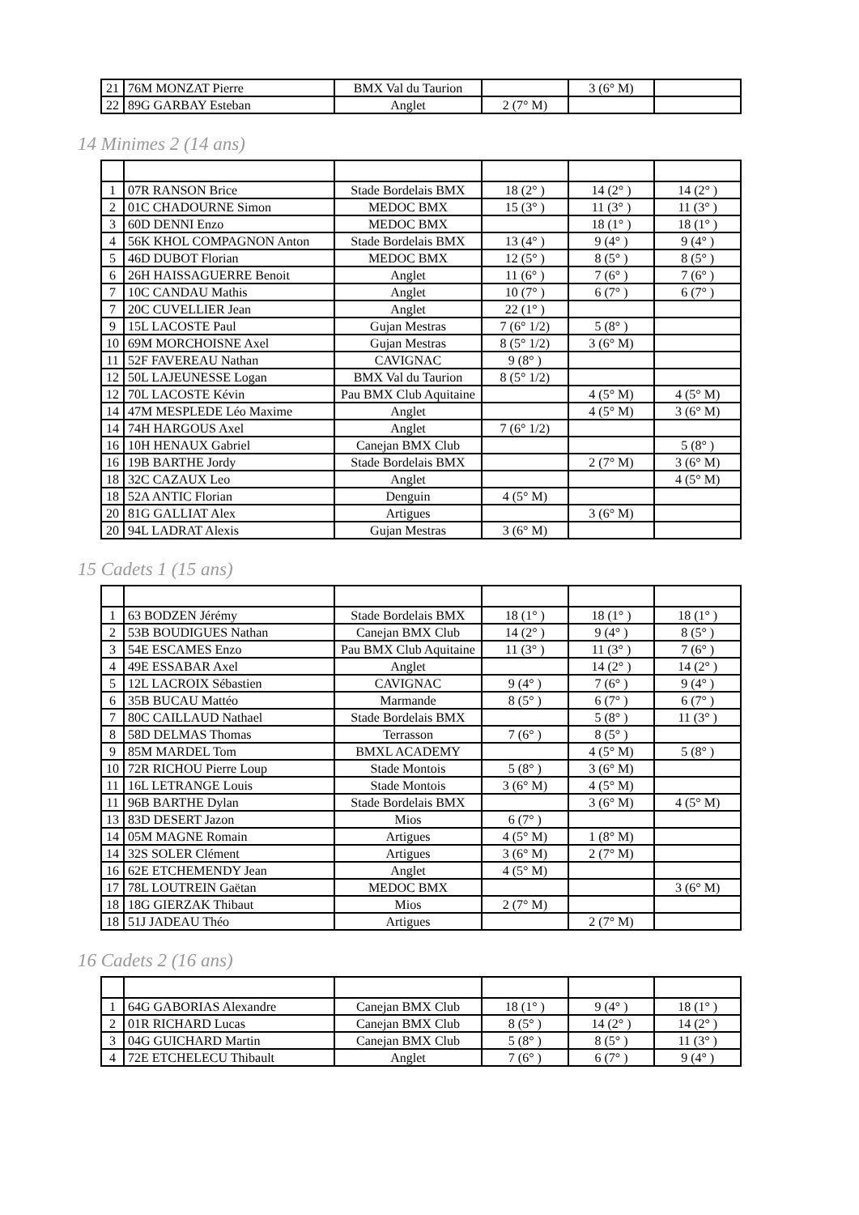| 21 | 76M MONZAT Pierre | BMX Val du Taurion | | 3 (6° M) | |
| 22 | 89G GARBAY Esteban | Anglet | 2 (7° M) | | |
14 Minimes 2 (14 ans)
| 1 | 07R RANSON Brice | Stade Bordelais BMX | 18 (2° ) | 14 (2° ) | 14 (2° ) |
| 2 | 01C CHADOURNE Simon | MEDOC BMX | 15 (3° ) | 11 (3° ) | 11 (3° ) |
| 3 | 60D DENNI Enzo | MEDOC BMX | | 18 (1° ) | 18 (1° ) |
| 4 | 56K KHOL COMPAGNON Anton | Stade Bordelais BMX | 13 (4° ) | 9 (4° ) | 9 (4° ) |
| 5 | 46D DUBOT Florian | MEDOC BMX | 12 (5° ) | 8 (5° ) | 8 (5° ) |
| 6 | 26H HAISSAGUERRE Benoit | Anglet | 11 (6° ) | 7 (6° ) | 7 (6° ) |
| 7 | 10C CANDAU Mathis | Anglet | 10 (7° ) | 6 (7° ) | 6 (7° ) |
| 7 | 20C CUVELLIER Jean | Anglet | 22 (1° ) | | |
| 9 | 15L LACOSTE Paul | Gujan Mestras | 7 (6° 1/2) | 5 (8° ) | |
| 10 | 69M MORCHOISNE Axel | Gujan Mestras | 8 (5° 1/2) | 3 (6° M) | |
| 11 | 52F FAVEREAU Nathan | CAVIGNAC | 9 (8° ) | | |
| 12 | 50L LAJEUNESSE Logan | BMX Val du Taurion | 8 (5° 1/2) | | |
| 12 | 70L LACOSTE Kévin | Pau BMX Club Aquitaine | | 4 (5° M) | 4 (5° M) |
| 14 | 47M MESPLEDE Léo Maxime | Anglet | | 4 (5° M) | 3 (6° M) |
| 14 | 74H HARGOUS Axel | Anglet | 7 (6° 1/2) | | |
| 16 | 10H HENAUX Gabriel | Canejan BMX Club | | | 5 (8° ) |
| 16 | 19B BARTHE Jordy | Stade Bordelais BMX | | 2 (7° M) | 3 (6° M) |
| 18 | 32C CAZAUX Leo | Anglet | | | 4 (5° M) |
| 18 | 52A ANTIC Florian | Denguin | 4 (5° M) | | |
| 20 | 81G GALLIAT Alex | Artigues | | 3 (6° M) | |
| 20 | 94L LADRAT Alexis | Gujan Mestras | 3 (6° M) | | |
15 Cadets 1 (15 ans)
| 1 | 63 BODZEN Jérémy | Stade Bordelais BMX | 18 (1° ) | 18 (1° ) | 18 (1° ) |
| 2 | 53B BOUDIGUES Nathan | Canejan BMX Club | 14 (2° ) | 9 (4° ) | 8 (5° ) |
| 3 | 54E ESCAMES Enzo | Pau BMX Club Aquitaine | 11 (3° ) | 11 (3° ) | 7 (6° ) |
| 4 | 49E ESSABAR Axel | Anglet | | 14 (2° ) | 14 (2° ) |
| 5 | 12L LACROIX Sébastien | CAVIGNAC | 9 (4° ) | 7 (6° ) | 9 (4° ) |
| 6 | 35B BUCAU Mattéo | Marmande | 8 (5° ) | 6 (7° ) | 6 (7° ) |
| 7 | 80C CAILLAUD Nathael | Stade Bordelais BMX | | 5 (8° ) | 11 (3° ) |
| 8 | 58D DELMAS Thomas | Terrasson | 7 (6° ) | 8 (5° ) | |
| 9 | 85M MARDEL Tom | BMXL ACADEMY | | 4 (5° M) | 5 (8° ) |
| 10 | 72R RICHOU Pierre Loup | Stade Montois | 5 (8° ) | 3 (6° M) | |
| 11 | 16L LETRANGE Louis | Stade Montois | 3 (6° M) | 4 (5° M) | |
| 11 | 96B BARTHE Dylan | Stade Bordelais BMX | | 3 (6° M) | 4 (5° M) |
| 13 | 83D DESERT Jazon | Mios | 6 (7° ) | | |
| 14 | 05M MAGNE Romain | Artigues | 4 (5° M) | 1 (8° M) | |
| 14 | 32S SOLER Clément | Artigues | 3 (6° M) | 2 (7° M) | |
| 16 | 62E ETCHEMENDY Jean | Anglet | 4 (5° M) | | |
| 17 | 78L LOUTREIN Gaëtan | MEDOC BMX | | | 3 (6° M) |
| 18 | 18G GIERZAK Thibaut | Mios | 2 (7° M) | | |
| 18 | 51J JADEAU Théo | Artigues | | 2 (7° M) | |
16 Cadets 2 (16 ans)
| 1 | 64G GABORIAS Alexandre | Canejan BMX Club | 18 (1° ) | 9 (4° ) | 18 (1° ) |
| 2 | 01R RICHARD Lucas | Canejan BMX Club | 8 (5° ) | 14 (2° ) | 14 (2° ) |
| 3 | 04G GUICHARD Martin | Canejan BMX Club | 5 (8° ) | 8 (5° ) | 11 (3° ) |
| 4 | 72E ETCHELECU Thibault | Anglet | 7 (6° ) | 6 (7° ) | 9 (4° ) |